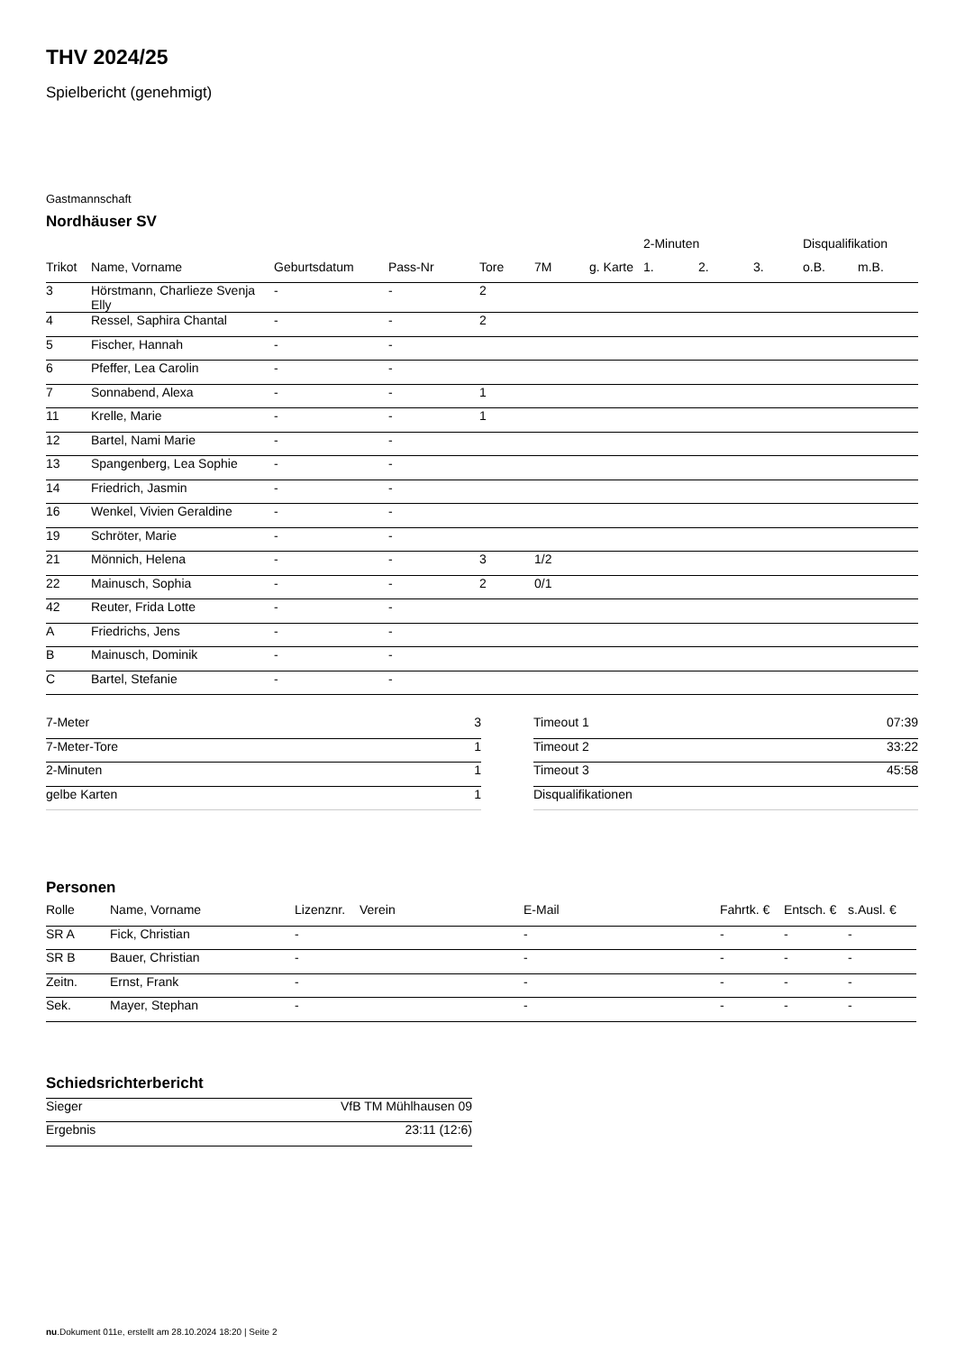THV 2024/25
Spielbericht (genehmigt)
Gastmannschaft
Nordhäuser SV
| | | | | | | | 2-Minuten | | | Disqualifikation | |
| --- | --- | --- | --- | --- | --- | --- | --- | --- | --- | --- | --- |
| Trikot | Name, Vorname | Geburtsdatum | Pass-Nr | Tore | 7M | g. Karte | 1. | 2. | 3. | o.B. | m.B. |
| 3 | Hörstmann, Charlieze Svenja Elly | - | - | 2 | | | | | | | |
| 4 | Ressel, Saphira Chantal | - | - | 2 | | | | | | | |
| 5 | Fischer, Hannah | - | - | | | | | | | | |
| 6 | Pfeffer, Lea Carolin | - | - | | | | | | | | |
| 7 | Sonnabend, Alexa | - | - | 1 | | | | | | | |
| 11 | Krelle, Marie | - | - | 1 | | | | | | | |
| 12 | Bartel, Nami Marie | - | - | | | | | | | | |
| 13 | Spangenberg, Lea Sophie | - | - | | | | | | | | |
| 14 | Friedrich, Jasmin | - | - | | | | | | | | |
| 16 | Wenkel, Vivien Geraldine | - | - | | | | | | | | |
| 19 | Schröter, Marie | - | - | | | | | | | | |
| 21 | Mönnich, Helena | - | - | 3 | 1/2 | | | | | | |
| 22 | Mainusch, Sophia | - | - | 2 | 0/1 | | | | | | |
| 42 | Reuter, Frida Lotte | - | - | | | | | | | | |
| A | Friedrichs, Jens | - | - | | | | | | | | |
| B | Mainusch, Dominik | - | - | | | | | | | | |
| C | Bartel, Stefanie | - | - | | | | | | | | |
| 7-Meter | 3 |
| 7-Meter-Tore | 1 |
| 2-Minuten | 1 |
| gelbe Karten | 1 |
| Timeout 1 | 07:39 |
| Timeout 2 | 33:22 |
| Timeout 3 | 45:58 |
| Disqualifikationen | |
Personen
| Rolle | Name, Vorname | Lizenznr. | Verein | E-Mail | Fahrtk. € | Entsch. € | s.Ausl. € |
| --- | --- | --- | --- | --- | --- | --- | --- |
| SR A | Fick, Christian | - | | - | - | - | - |
| SR B | Bauer, Christian | - | | - | - | - | - |
| Zeitn. | Ernst, Frank | - | | - | - | - | - |
| Sek. | Mayer, Stephan | - | | - | - | - | - |
Schiedsrichterbericht
| Sieger | VfB TM Mühlhausen 09 |
| Ergebnis | 23:11 (12:6) |
nu.Dokument 011e, erstellt am 28.10.2024 18:20 | Seite 2